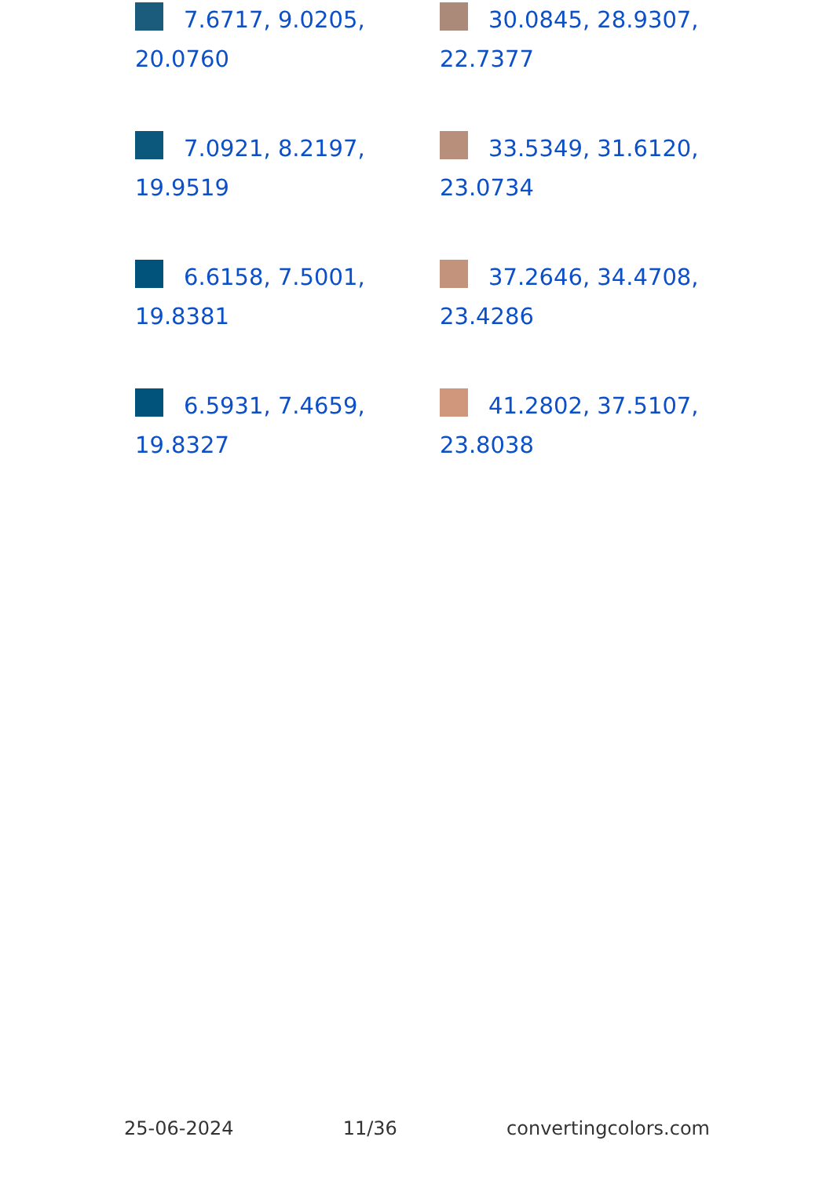7.6717, 9.0205, 20.0760
30.0845, 28.9307, 22.7377
7.0921, 8.2197, 19.9519
33.5349, 31.6120, 23.0734
6.6158, 7.5001, 19.8381
37.2646, 34.4708, 23.4286
6.5931, 7.4659, 19.8327
41.2802, 37.5107, 23.8038
25-06-2024 11/36 convertingcolors.com